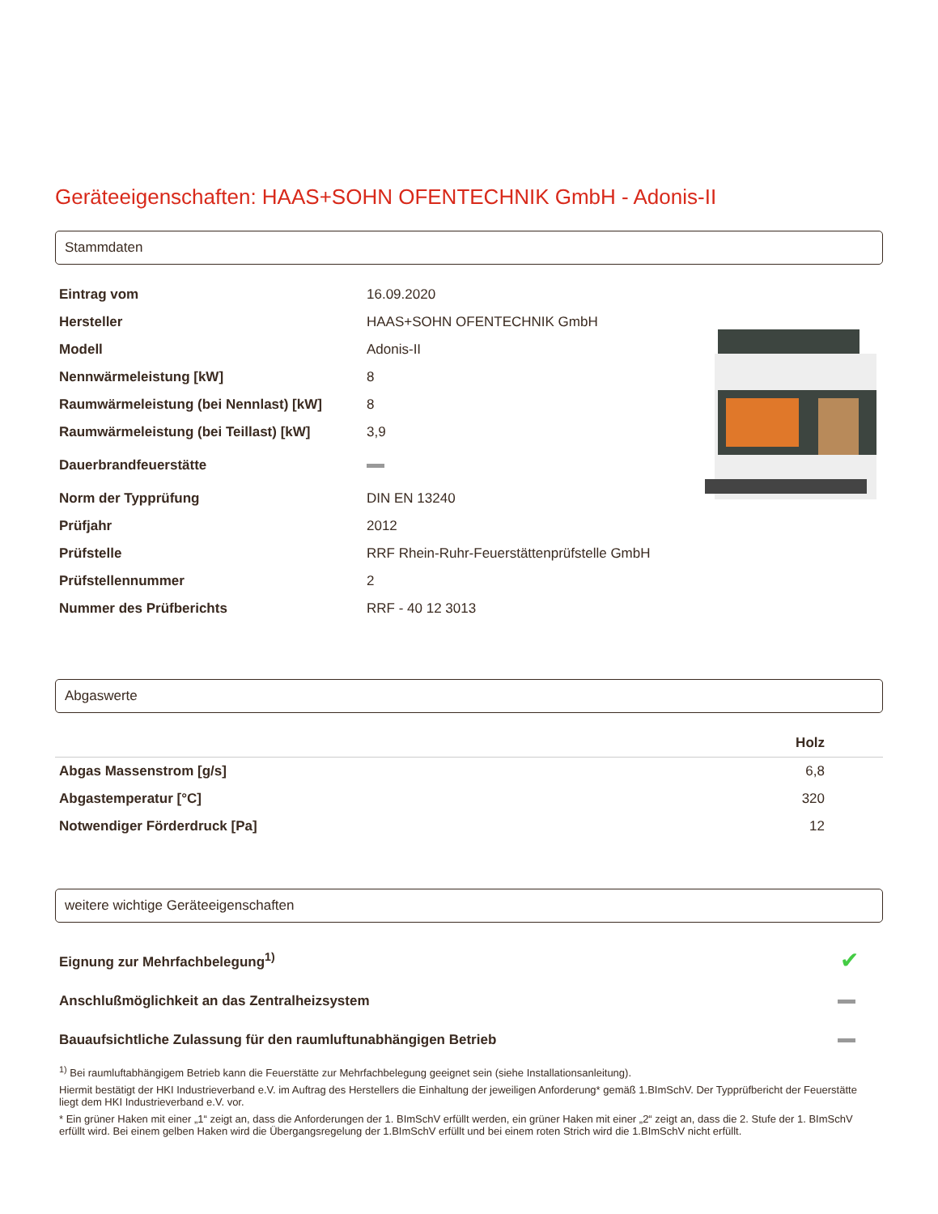Geräteeigenschaften: HAAS+SOHN OFENTECHNIK GmbH - Adonis-II
Stammdaten
| Eintrag vom | 16.09.2020 |
| Hersteller | HAAS+SOHN OFENTECHNIK GmbH |
| Modell | Adonis-II |
| Nennwärmeleistung [kW] | 8 |
| Raumwärmeleistung (bei Nennlast) [kW] | 8 |
| Raumwärmeleistung (bei Teillast) [kW] | 3,9 |
| Dauerbrandfeuerstätte | |
| Norm der Typprüfung | DIN EN 13240 |
| Prüfjahr | 2012 |
| Prüfstelle | RRF Rhein-Ruhr-Feuerstättenprüfstelle GmbH |
| Prüfstellennummer | 2 |
| Nummer des Prüfberichts | RRF - 40 12 3013 |
Abgaswerte
| | Holz |
| --- | --- |
| Abgas Massenstrom [g/s] | 6,8 |
| Abgastemperatur [°C] | 320 |
| Notwendiger Förderdruck [Pa] | 12 |
weitere wichtige Geräteeigenschaften
| Eignung zur Mehrfachbelegung<sup>1)</sup> | ✔ |
| Anschlußmöglichkeit an das Zentralheizsystem | |
| Bauaufsichtliche Zulassung für den raumluftunabhängigen Betrieb | |
<sup>1)</sup> Bei raumluftabhängigem Betrieb kann die Feuerstätte zur Mehrfachbelegung geeignet sein (siehe Installationsanleitung).
Hiermit bestätigt der HKI Industrieverband e.V. im Auftrag des Herstellers die Einhaltung der jeweiligen Anforderung* gemäß 1.BImSchV. Der Typprüfbericht der Feuerstätte liegt dem HKI Industrieverband e.V. vor.
* Ein grüner Haken mit einer „1“ zeigt an, dass die Anforderungen der 1. BImSchV erfüllt werden, ein grüner Haken mit einer „2“ zeigt an, dass die 2. Stufe der 1. BImSchV erfüllt wird. Bei einem gelben Haken wird die Übergangsregelung der 1.BImSchV erfüllt und bei einem roten Strich wird die 1.BImSchV nicht erfüllt.